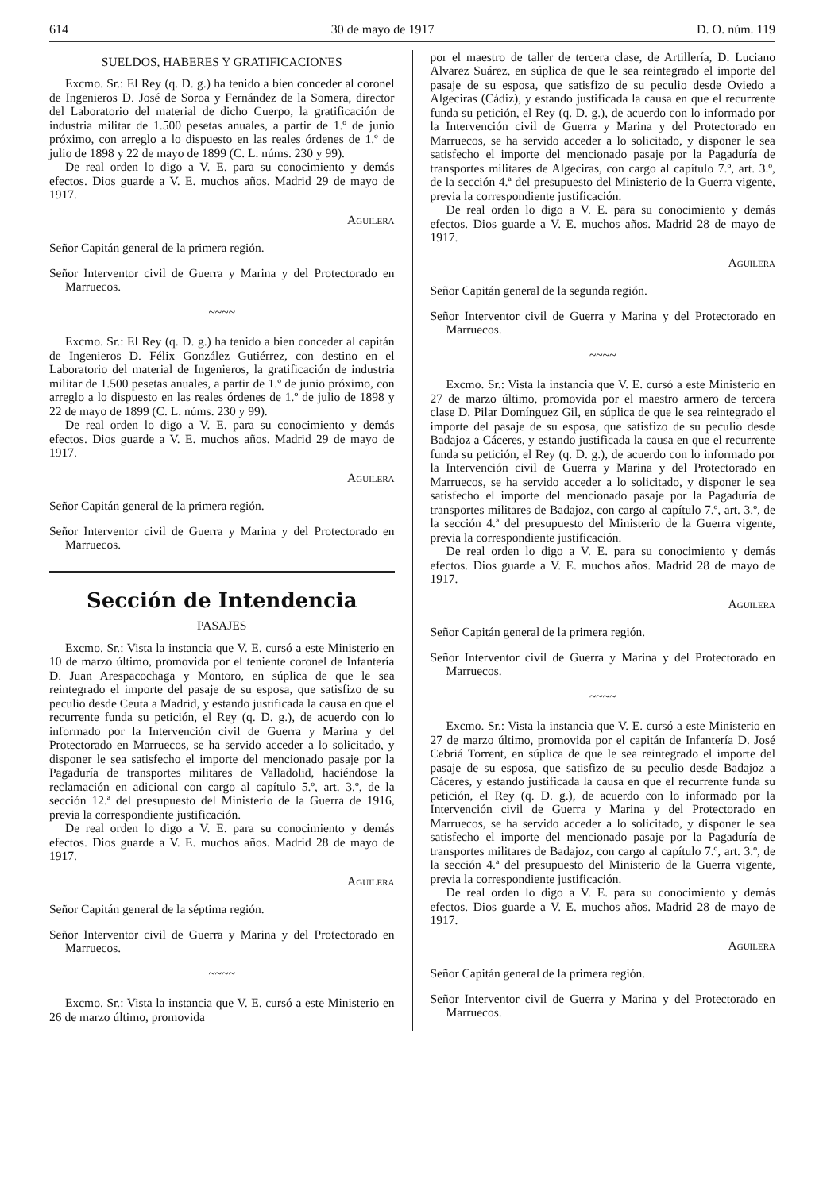614 30 de mayo de 1917 D. O. núm. 119
SUELDOS, HABERES Y GRATIFICACIONES
Excmo. Sr.: El Rey (q. D. g.) ha tenido a bien conceder al coronel de Ingenieros D. José de Soroa y Fernández de la Somera, director del Laboratorio del material de dicho Cuerpo, la gratificación de industria militar de 1.500 pesetas anuales, a partir de 1.º de junio próximo, con arreglo a lo dispuesto en las reales órdenes de 1.º de julio de 1898 y 22 de mayo de 1899 (C. L. núms. 230 y 99).
De real orden lo digo a V. E. para su conocimiento y demás efectos. Dios guarde a V. E. muchos años. Madrid 29 de mayo de 1917.
Aguilera
Señor Capitán general de la primera región.
Señor Interventor civil de Guerra y Marina y del Protectorado en Marruecos.
~~~~
Excmo. Sr.: El Rey (q. D. g.) ha tenido a bien conceder al capitán de Ingenieros D. Félix González Gutiérrez, con destino en el Laboratorio del material de Ingenieros, la gratificación de industria militar de 1.500 pesetas anuales, a partir de 1.º de junio próximo, con arreglo a lo dispuesto en las reales órdenes de 1.º de julio de 1898 y 22 de mayo de 1899 (C. L. núms. 230 y 99).
De real orden lo digo a V. E. para su conocimiento y demás efectos. Dios guarde a V. E. muchos años. Madrid 29 de mayo de 1917.
Aguilera
Señor Capitán general de la primera región.
Señor Interventor civil de Guerra y Marina y del Protectorado en Marruecos.
Sección de Intendencia
PASAJES
Excmo. Sr.: Vista la instancia que V. E. cursó a este Ministerio en 10 de marzo último, promovida por el teniente coronel de Infantería D. Juan Arespacochaga y Montoro, en súplica de que le sea reintegrado el importe del pasaje de su esposa, que satisfizo de su peculio desde Ceuta a Madrid, y estando justificada la causa en que el recurrente funda su petición, el Rey (q. D. g.), de acuerdo con lo informado por la Intervención civil de Guerra y Marina y del Protectorado en Marruecos, se ha servido acceder a lo solicitado, y disponer le sea satisfecho el importe del mencionado pasaje por la Pagaduría de transportes militares de Valladolid, haciéndose la reclamación en adicional con cargo al capítulo 5.º, art. 3.º, de la sección 12.ª del presupuesto del Ministerio de la Guerra de 1916, previa la correspondiente justificación.
De real orden lo digo a V. E. para su conocimiento y demás efectos. Dios guarde a V. E. muchos años. Madrid 28 de mayo de 1917.
Aguilera
Señor Capitán general de la séptima región.
Señor Interventor civil de Guerra y Marina y del Protectorado en Marruecos.
~~~~
Excmo. Sr.: Vista la instancia que V. E. cursó a este Ministerio en 26 de marzo último, promovida
por el maestro de taller de tercera clase, de Artillería, D. Luciano Alvarez Suárez, en súplica de que le sea reintegrado el importe del pasaje de su esposa, que satisfizo de su peculio desde Oviedo a Algeciras (Cádiz), y estando justificada la causa en que el recurrente funda su petición, el Rey (q. D. g.), de acuerdo con lo informado por la Intervención civil de Guerra y Marina y del Protectorado en Marruecos, se ha servido acceder a lo solicitado, y disponer le sea satisfecho el importe del mencionado pasaje por la Pagaduría de transportes militares de Algeciras, con cargo al capítulo 7.º, art. 3.º, de la sección 4.ª del presupuesto del Ministerio de la Guerra vigente, previa la correspondiente justificación.
De real orden lo digo a V. E. para su conocimiento y demás efectos. Dios guarde a V. E. muchos años. Madrid 28 de mayo de 1917.
Aguilera
Señor Capitán general de la segunda región.
Señor Interventor civil de Guerra y Marina y del Protectorado en Marruecos.
~~~~
Excmo. Sr.: Vista la instancia que V. E. cursó a este Ministerio en 27 de marzo último, promovida por el maestro armero de tercera clase D. Pilar Domínguez Gil, en súplica de que le sea reintegrado el importe del pasaje de su esposa, que satisfizo de su peculio desde Badajoz a Cáceres, y estando justificada la causa en que el recurrente funda su petición, el Rey (q. D. g.), de acuerdo con lo informado por la Intervención civil de Guerra y Marina y del Protectorado en Marruecos, se ha servido acceder a lo solicitado, y disponer le sea satisfecho el importe del mencionado pasaje por la Pagaduría de transportes militares de Badajoz, con cargo al capítulo 7.º, art. 3.º, de la sección 4.ª del presupuesto del Ministerio de la Guerra vigente, previa la correspondiente justificación.
De real orden lo digo a V. E. para su conocimiento y demás efectos. Dios guarde a V. E. muchos años. Madrid 28 de mayo de 1917.
Aguilera
Señor Capitán general de la primera región.
Señor Interventor civil de Guerra y Marina y del Protectorado en Marruecos.
~~~~
Excmo. Sr.: Vista la instancia que V. E. cursó a este Ministerio en 27 de marzo último, promovida por el capitán de Infantería D. José Cebriá Torrent, en súplica de que le sea reintegrado el importe del pasaje de su esposa, que satisfizo de su peculio desde Badajoz a Cáceres, y estando justificada la causa en que el recurrente funda su petición, el Rey (q. D. g.), de acuerdo con lo informado por la Intervención civil de Guerra y Marina y del Protectorado en Marruecos, se ha servido acceder a lo solicitado, y disponer le sea satisfecho el importe del mencionado pasaje por la Pagaduría de transportes militares de Badajoz, con cargo al capítulo 7.º, art. 3.º, de la sección 4.ª del presupuesto del Ministerio de la Guerra vigente, previa la correspondiente justificación.
De real orden lo digo a V. E. para su conocimiento y demás efectos. Dios guarde a V. E. muchos años. Madrid 28 de mayo de 1917.
Aguilera
Señor Capitán general de la primera región.
Señor Interventor civil de Guerra y Marina y del Protectorado en Marruecos.